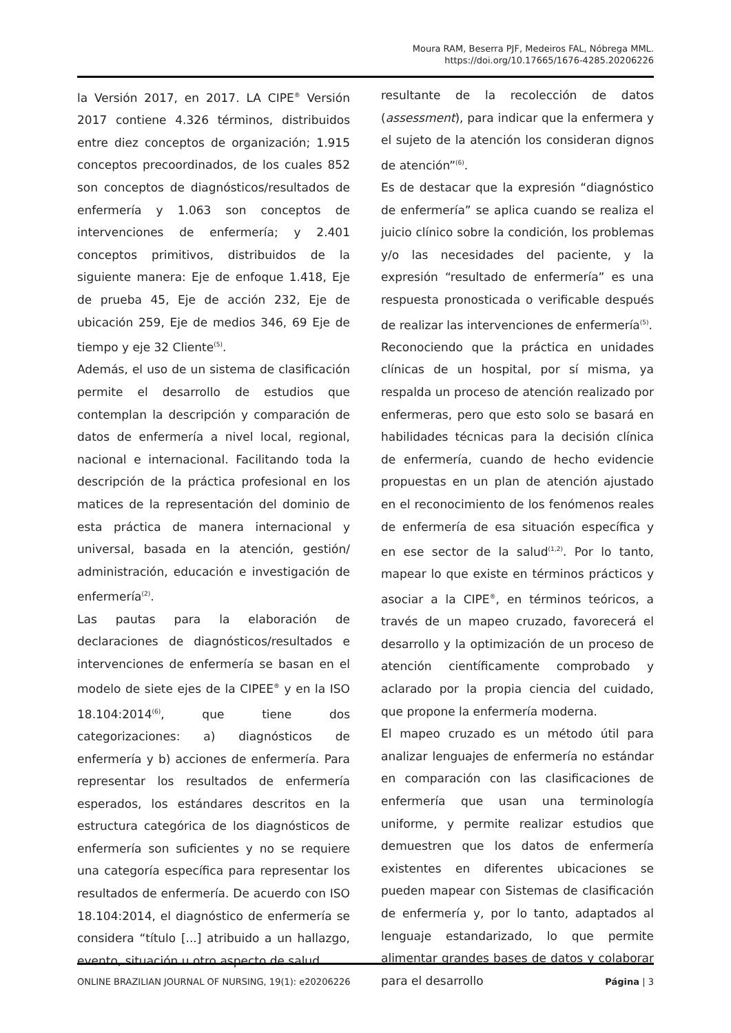Moura RAM, Beserra PJF, Medeiros FAL, Nóbrega MML.
https://doi.org/10.17665/1676-4285.20206226
la Versión 2017, en 2017. LA CIPE<sup>®</sup> Versión 2017 contiene 4.326 términos, distribuidos entre diez conceptos de organización; 1.915 conceptos precoordinados, de los cuales 852 son conceptos de diagnósticos/resultados de enfermería y 1.063 son conceptos de intervenciones de enfermería; y 2.401 conceptos primitivos, distribuidos de la siguiente manera: Eje de enfoque 1.418, Eje de prueba 45, Eje de acción 232, Eje de ubicación 259, Eje de medios 346, 69 Eje de tiempo y eje 32 Cliente<sup>(5)</sup>.
Además, el uso de un sistema de clasificación permite el desarrollo de estudios que contemplan la descripción y comparación de datos de enfermería a nivel local, regional, nacional e internacional. Facilitando toda la descripción de la práctica profesional en los matices de la representación del dominio de esta práctica de manera internacional y universal, basada en la atención, gestión/ administración, educación e investigación de enfermería<sup>(2)</sup>.
Las pautas para la elaboración de declaraciones de diagnósticos/resultados e intervenciones de enfermería se basan en el modelo de siete ejes de la CIPEE<sup>®</sup> y en la ISO 18.104:2014<sup>(6)</sup>, que tiene dos categorizaciones: a) diagnósticos de enfermería y b) acciones de enfermería. Para representar los resultados de enfermería esperados, los estándares descritos en la estructura categórica de los diagnósticos de enfermería son suficientes y no se requiere una categoría específica para representar los resultados de enfermería. De acuerdo con ISO 18.104:2014, el diagnóstico de enfermería se considera “título [...] atribuido a un hallazgo, evento, situación u otro aspecto de salud
resultante de la recolección de datos (assessment), para indicar que la enfermera y el sujeto de la atención los consideran dignos de atención”<sup>(6)</sup>.
Es de destacar que la expresión “diagnóstico de enfermería” se aplica cuando se realiza el juicio clínico sobre la condición, los problemas y/o las necesidades del paciente, y la expresión “resultado de enfermería” es una respuesta pronosticada o verificable después de realizar las intervenciones de enfermería<sup>(5)</sup>.
Reconociendo que la práctica en unidades clínicas de un hospital, por sí misma, ya respalda un proceso de atención realizado por enfermeras, pero que esto solo se basará en habilidades técnicas para la decisión clínica de enfermería, cuando de hecho evidencie propuestas en un plan de atención ajustado en el reconocimiento de los fenómenos reales de enfermería de esa situación específica y en ese sector de la salud<sup>(1,2)</sup>. Por lo tanto, mapear lo que existe en términos prácticos y asociar a la CIPE<sup>®</sup>, en términos teóricos, a través de un mapeo cruzado, favorecerá el desarrollo y la optimización de un proceso de atención científicamente comprobado y aclarado por la propia ciencia del cuidado, que propone la enfermería moderna.
El mapeo cruzado es un método útil para analizar lenguajes de enfermería no estándar en comparación con las clasificaciones de enfermería que usan una terminología uniforme, y permite realizar estudios que demuestren que los datos de enfermería existentes en diferentes ubicaciones se pueden mapear con Sistemas de clasificación de enfermería y, por lo tanto, adaptados al lenguaje estandarizado, lo que permite alimentar grandes bases de datos y colaborar para el desarrollo
ONLINE BRAZILIAN JOURNAL OF NURSING, 19(1): e20206226 Página | 3